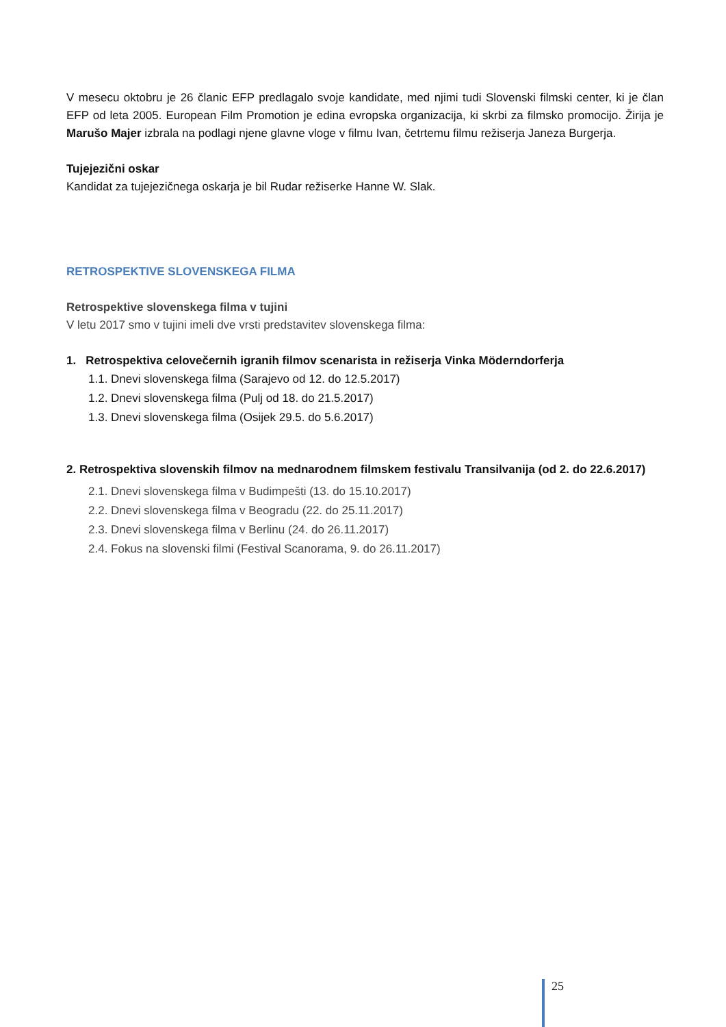V mesecu oktobru je 26 članic EFP predlagalo svoje kandidate, med njimi tudi Slovenski filmski center, ki je član EFP od leta 2005. European Film Promotion je edina evropska organizacija, ki skrbi za filmsko promocijo. Žirija je Marušo Majer izbrala na podlagi njene glavne vloge v filmu Ivan, četrtemu filmu režiserja Janeza Burgerja.
Tujejezični oskar
Kandidat za tujejezičnega oskarja je bil Rudar režiserke Hanne W. Slak.
RETROSPEKTIVE SLOVENSKEGA FILMA
Retrospektive slovenskega filma v tujini
V letu 2017 smo v tujini imeli dve vrsti predstavitev slovenskega filma:
1. Retrospektiva celovečernih igranih filmov scenarista in režiserja Vinka Möderndorferja
1.1. Dnevi slovenskega filma (Sarajevo od 12. do 12.5.2017)
1.2. Dnevi slovenskega filma (Pulj od 18. do 21.5.2017)
1.3. Dnevi slovenskega filma (Osijek 29.5. do 5.6.2017)
2. Retrospektiva slovenskih filmov na mednarodnem filmskem festivalu Transilvanija (od 2. do 22.6.2017)
2.1. Dnevi slovenskega filma v Budimpešti (13. do 15.10.2017)
2.2. Dnevi slovenskega filma v Beogradu (22. do 25.11.2017)
2.3. Dnevi slovenskega filma v Berlinu (24. do 26.11.2017)
2.4. Fokus na slovenski filmi (Festival Scanorama, 9. do 26.11.2017)
25